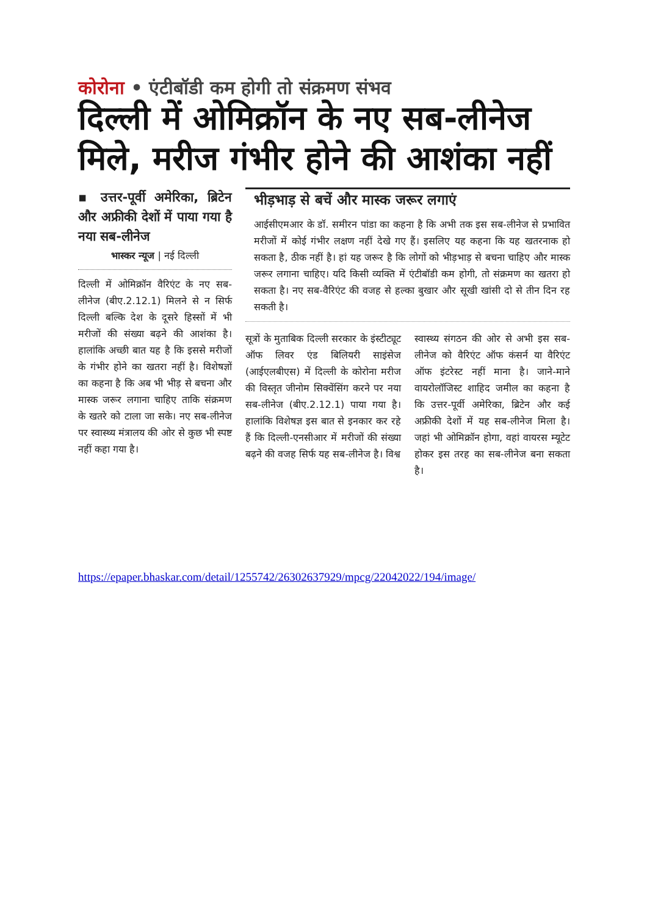कोरोना • एंटीबॉडी कम होगी तो संक्रमण संभव
दिल्ली में ओमिक्रॉन के नए सब-लीनेज मिले, मरीज गंभीर होने की आशंका नहीं
▪ उत्तर-पूर्वी अमेरिका, ब्रिटेन और अफ्रीकी देशों में पाया गया है नया सब-लीनेज
भास्कर न्यूज | नई दिल्ली
दिल्ली में ओमिक्रॉन वैरिएंट के नए सब-लीनेज (बीए.2.12.1) मिलने से न सिर्फ दिल्ली बल्कि देश के दूसरे हिस्सों में भी मरीजों की संख्या बढ़ने की आशंका है। हालांकि अच्छी बात यह है कि इससे मरीजों के गंभीर होने का खतरा नहीं है। विशेषज्ञों का कहना है कि अब भी भीड़ से बचना और मास्क जरूर लगाना चाहिए ताकि संक्रमण के खतरे को टाला जा सके। नए सब-लीनेज पर स्वास्थ्य मंत्रालय की ओर से कुछ भी स्पष्ट नहीं कहा गया है।
भीड़भाड़ से बचें और मास्क जरूर लगाएं
आईसीएमआर के डॉ. समीरन पांडा का कहना है कि अभी तक इस सब-लीनेज से प्रभावित मरीजों में कोई गंभीर लक्षण नहीं देखे गए हैं। इसलिए यह कहना कि यह खतरनाक हो सकता है, ठीक नहीं है। हां यह जरूर है कि लोगों को भीड़भाड़ से बचना चाहिए और मास्क जरूर लगाना चाहिए। यदि किसी व्यक्ति में एंटीबॉडी कम होगी, तो संक्रमण का खतरा हो सकता है। नए सब-वैरिएंट की वजह से हल्का बुखार और सूखी खांसी दो से तीन दिन रह सकती है।
सूत्रों के मुताबिक दिल्ली सरकार के इंस्टीट्यूट ऑफ लिवर एंड बिलियरी साइंसेज (आईएलबीएस) में दिल्ली के कोरोना मरीज की विस्तृत जीनोम सिक्वेंसिंग करने पर नया सब-लीनेज (बीए.2.12.1) पाया गया है। हालांकि विशेषज्ञ इस बात से इनकार कर रहे हैं कि दिल्ली-एनसीआर में मरीजों की संख्या बढ़ने की वजह सिर्फ यह सब-लीनेज है। विश्व
स्वास्थ्य संगठन की ओर से अभी इस सब-लीनेज को वैरिएंट ऑफ कंसर्न या वैरिएंट ऑफ इंटरेस्ट नहीं माना है। जाने-माने वायरोलॉजिस्ट शाहिद जमील का कहना है कि उत्तर-पूर्वी अमेरिका, ब्रिटेन और कई अफ्रीकी देशों में यह सब-लीनेज मिला है। जहां भी ओमिक्रॉन होगा, वहां वायरस म्यूटेट होकर इस तरह का सब-लीनेज बना सकता है।
https://epaper.bhaskar.com/detail/1255742/26302637929/mpcg/22042022/194/image/